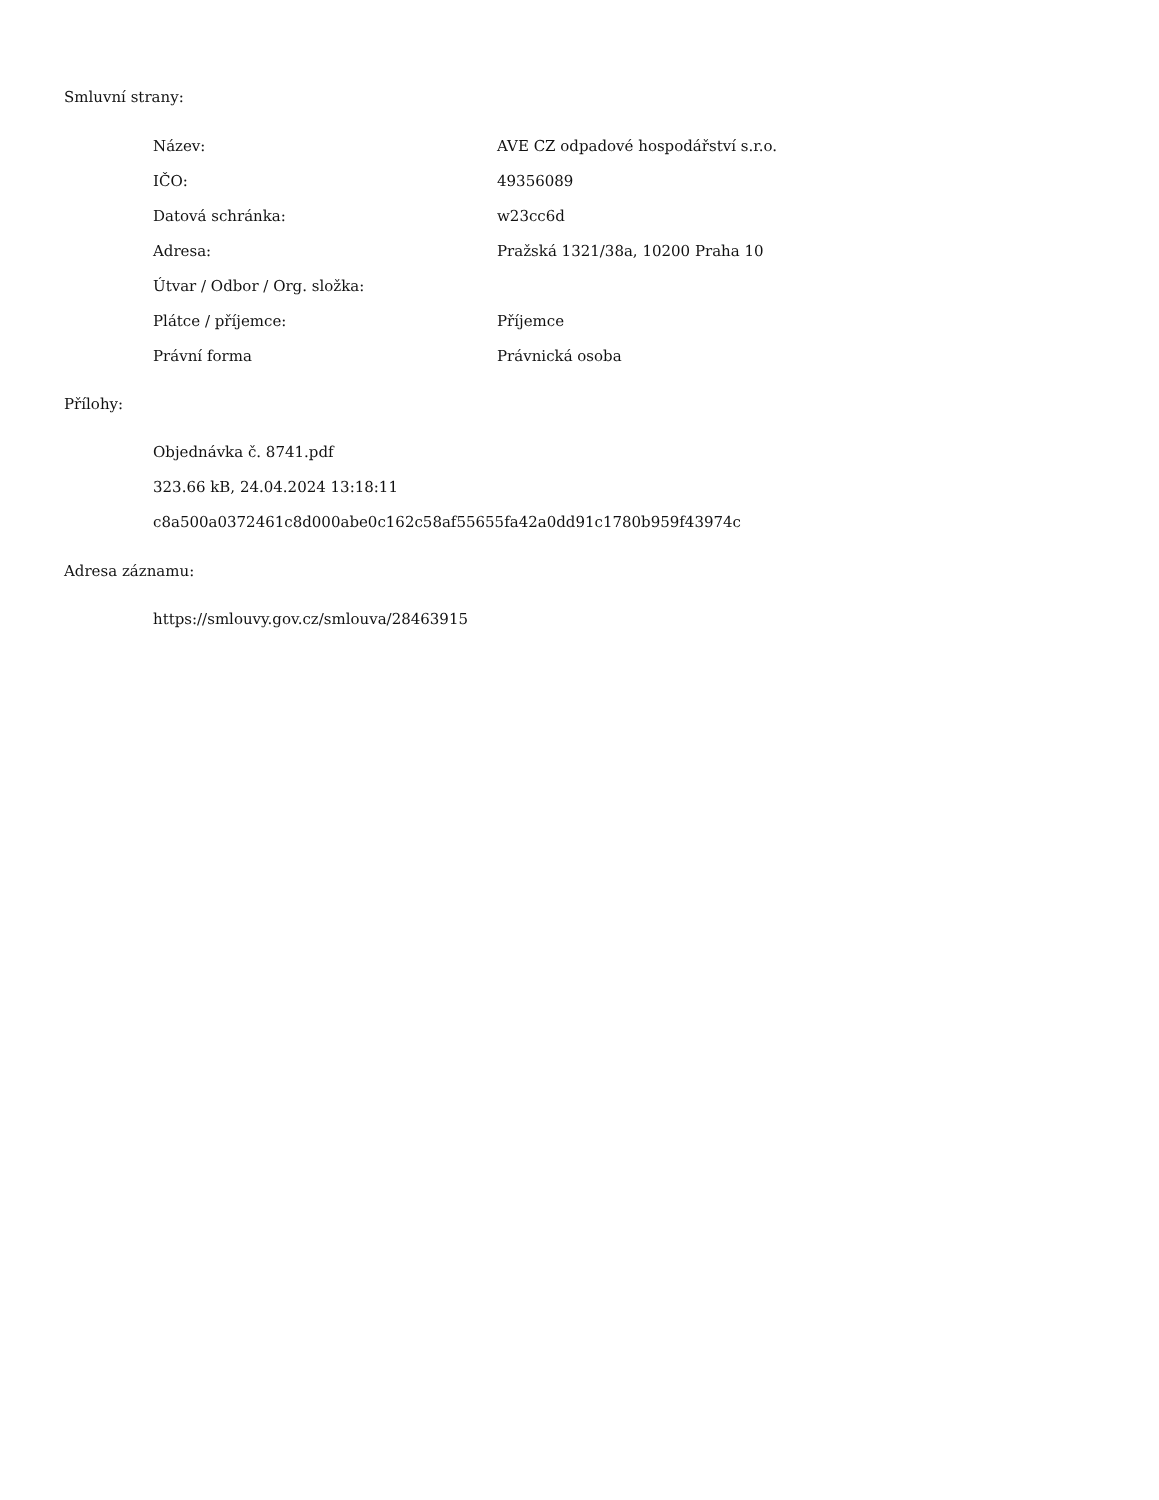Smluvní strany:
| Název: | AVE CZ odpadové hospodářství s.r.o. |
| IČO: | 49356089 |
| Datová schránka: | w23cc6d |
| Adresa: | Pražská 1321/38a, 10200 Praha 10 |
| Útvar / Odbor / Org. složka: | |
| Plátce / příjemce: | Příjemce |
| Právní forma | Právnická osoba |
Přílohy:
Objednávka č. 8741.pdf
323.66 kB, 24.04.2024 13:18:11
c8a500a0372461c8d000abe0c162c58af55655fa42a0dd91c1780b959f43974c
Adresa záznamu:
https://smlouvy.gov.cz/smlouva/28463915